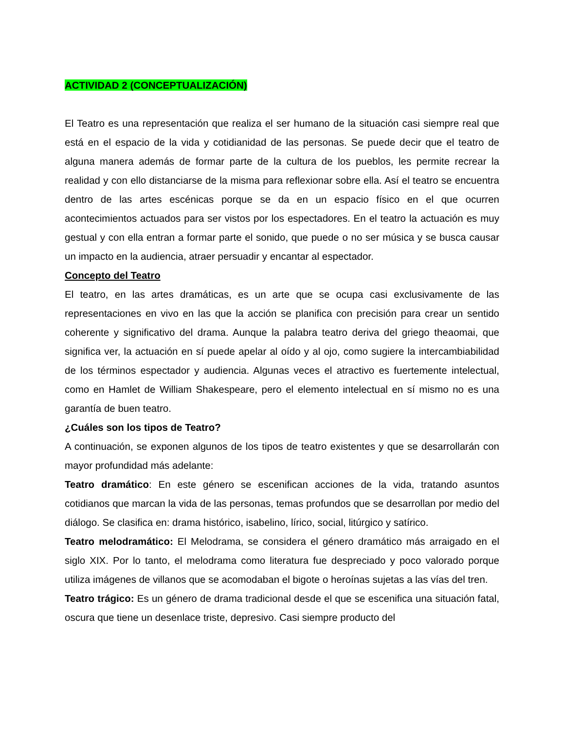ACTIVIDAD 2 (CONCEPTUALIZACIÓN)
El Teatro es una representación que realiza el ser humano de la situación casi siempre real que está en el espacio de la vida y cotidianidad de las personas. Se puede decir que el teatro de alguna manera además de formar parte de la cultura de los pueblos, les permite recrear la realidad y con ello distanciarse de la misma para reflexionar sobre ella. Así el teatro se encuentra dentro de las artes escénicas porque se da en un espacio físico en el que ocurren acontecimientos actuados para ser vistos por los espectadores. En el teatro la actuación es muy gestual y con ella entran a formar parte el sonido, que puede o no ser música y se busca causar un impacto en la audiencia, atraer persuadir y encantar al espectador.
Concepto del Teatro
El teatro, en las artes dramáticas, es un arte que se ocupa casi exclusivamente de las representaciones en vivo en las que la acción se planifica con precisión para crear un sentido coherente y significativo del drama. Aunque la palabra teatro deriva del griego theaomai, que significa ver, la actuación en sí puede apelar al oído y al ojo, como sugiere la intercambiabilidad de los términos espectador y audiencia. Algunas veces el atractivo es fuertemente intelectual, como en Hamlet de William Shakespeare, pero el elemento intelectual en sí mismo no es una garantía de buen teatro.
¿Cuáles son los tipos de Teatro?
A continuación, se exponen algunos de los tipos de teatro existentes y que se desarrollarán con mayor profundidad más adelante:
Teatro dramático: En este género se escenifican acciones de la vida, tratando asuntos cotidianos que marcan la vida de las personas, temas profundos que se desarrollan por medio del diálogo. Se clasifica en: drama histórico, isabelino, lírico, social, litúrgico y satírico.
Teatro melodramático: El Melodrama, se considera el género dramático más arraigado en el siglo XIX. Por lo tanto, el melodrama como literatura fue despreciado y poco valorado porque utiliza imágenes de villanos que se acomodaban el bigote o heroínas sujetas a las vías del tren.
Teatro trágico: Es un género de drama tradicional desde el que se escenifica una situación fatal, oscura que tiene un desenlace triste, depresivo. Casi siempre producto del